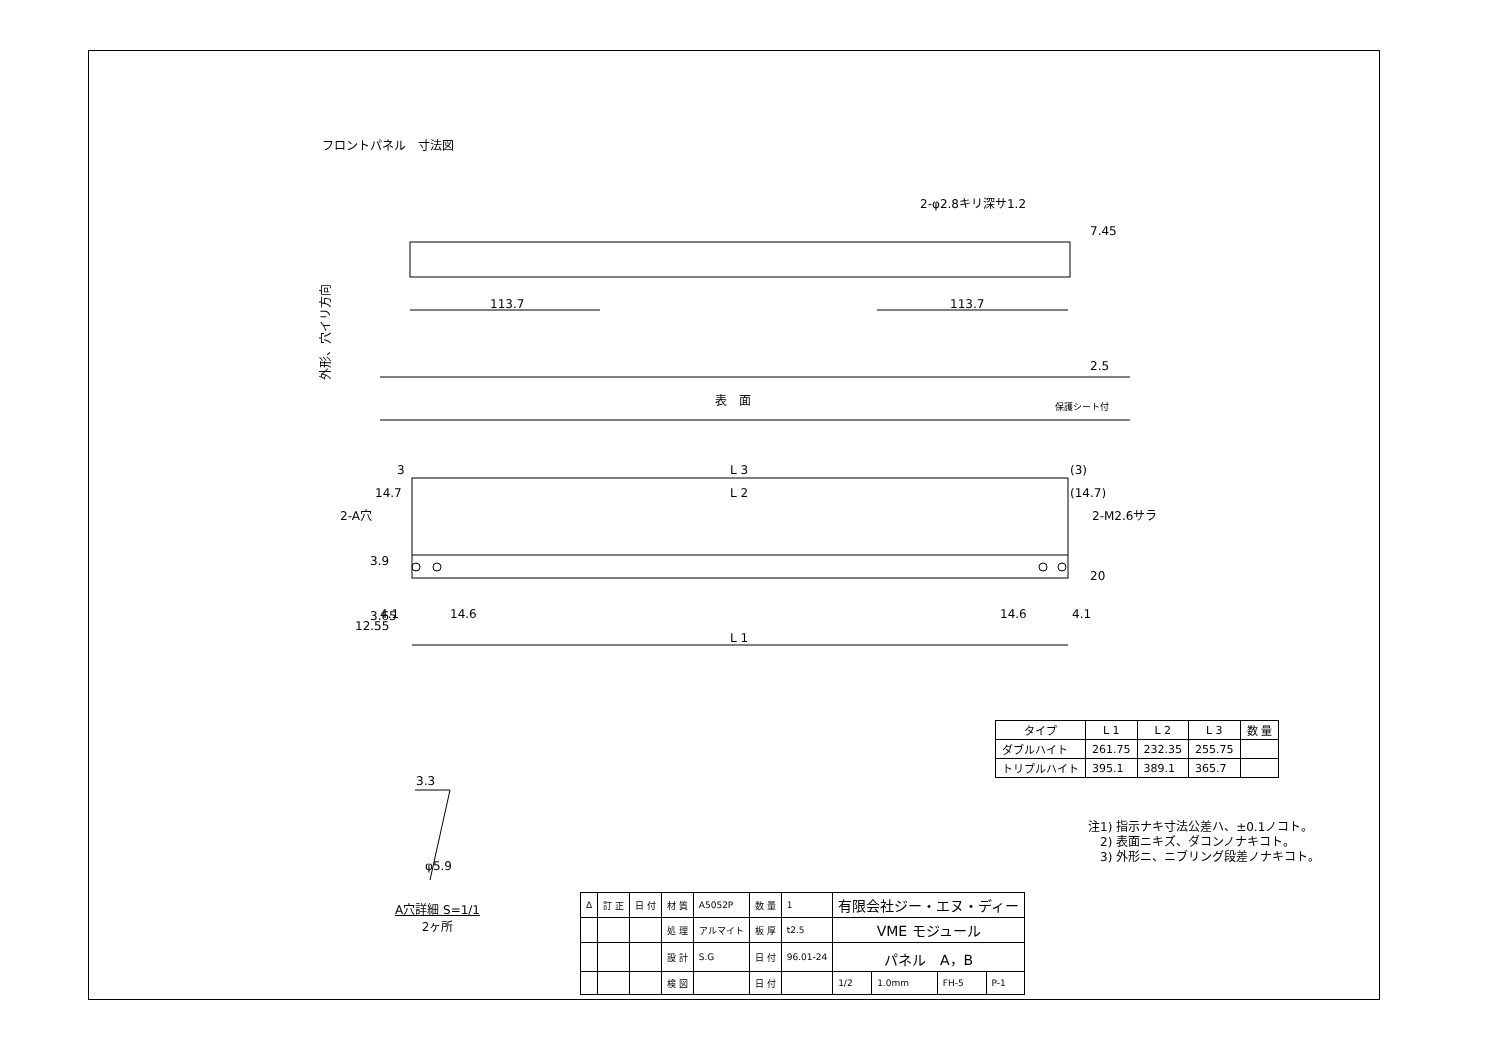フロントパネル　寸法図
113.7
113.7
2-φ2.8キリ深サ1.2
7.45
2.5
外形、穴イリ方向
表　面
保護シート付
3
L 3
(3)
14.7
L 2
(14.7)
2-A穴
2-M2.6サラ
3.9
20
12.55
3.65
4.1
14.6
14.6
4.1
L 1
3.3
φ5.9
| タイプ | L 1 | L 2 | L 3 | 数 量 |
| --- | --- | --- | --- | --- |
| ダブルハイト | 261.75 | 232.35 | 255.75 | |
| トリプルハイト | 395.1 | 389.1 | 365.7 | |
注1) 指示ナキ寸法公差ハ、±0.1ノコト。
　2) 表面ニキズ、ダコンノナキコト。
　3) 外形ニ、ニブリング段差ノナキコト。
A穴詳細 S=1/1
2ヶ所
| Δ | 訂 正 | 日 付 | 材 質 | A5052P | 数 量 | 1 | 有限会社ジー・エヌ・ディー | | | |
| | | | 処 理 | アルマイト | 板 厚 | t2.5 | VME モジュール | | | |
| | | | 設 計 | S.G | 日 付 | 96.01-24 | パネル A，B | | | |
| | | | 検 図 | | 日 付 | | 1/2 | 1.0mm | FH-5 | P-1 |